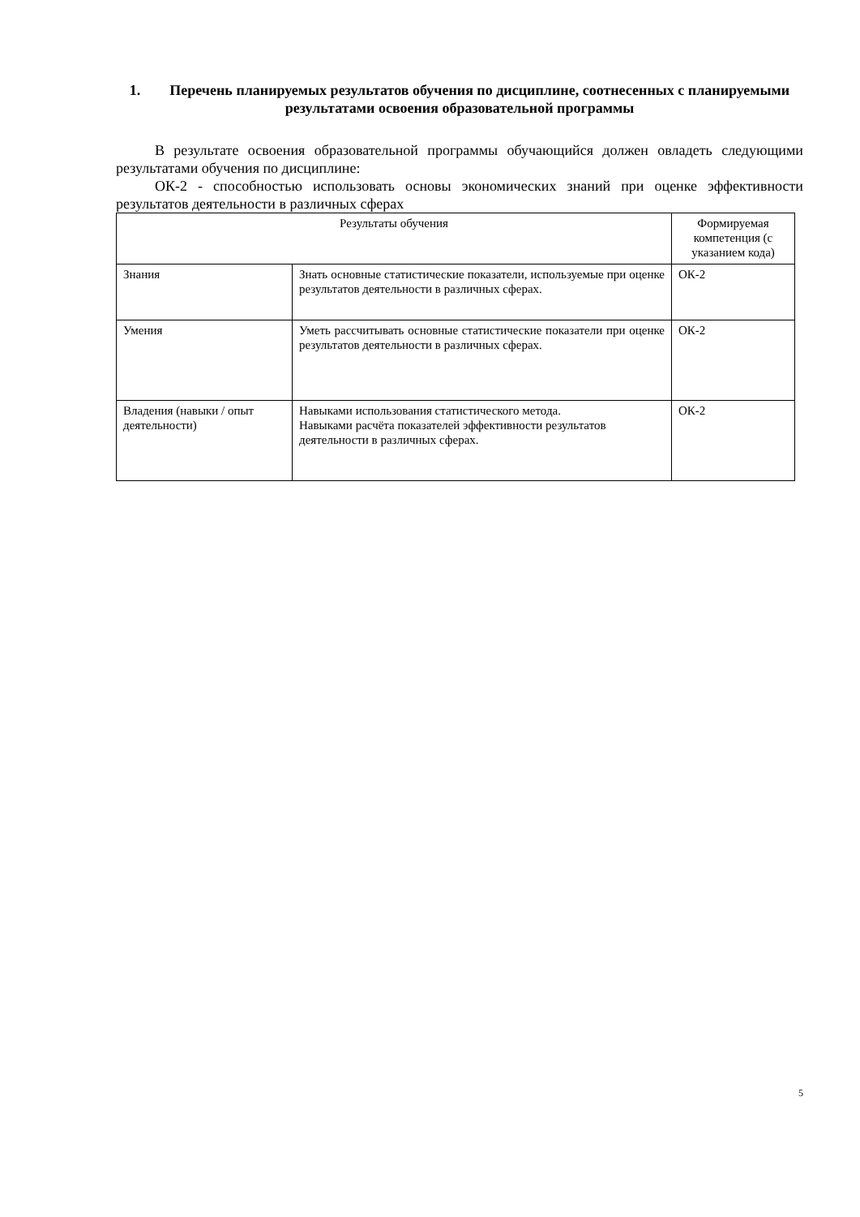1. Перечень планируемых результатов обучения по дисциплине, соотнесенных с планируемыми результатами освоения образовательной программы
В результате освоения образовательной программы обучающийся должен овладеть следующими результатами обучения по дисциплине:
ОК-2 - способностью использовать основы экономических знаний при оценке эффективности результатов деятельности в различных сферах
| Результаты обучения | | Формируемая компетенция (с указанием кода) |
| --- | --- | --- |
| Знания | Знать основные статистические показатели, используемые при оценке результатов деятельности в различных сферах. | ОК-2 |
| Умения | Уметь рассчитывать основные статистические показатели при оценке результатов деятельности в различных сферах. | ОК-2 |
| Владения (навыки / опыт деятельности) | Навыками использования статистического метода. Навыками расчёта показателей эффективности результатов деятельности в различных сферах. | ОК-2 |
5